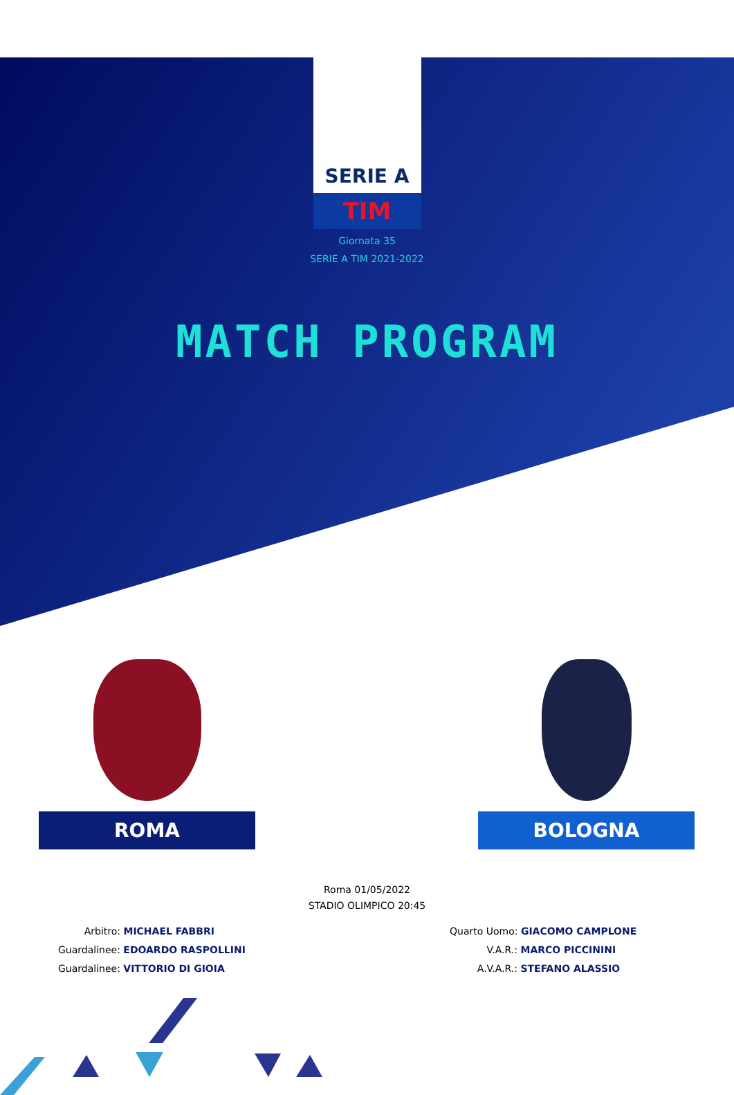SERIE A
TIM
Giornata 35
SERIE A TIM 2021-2022
MATCH PROGRAM
ROMA BOLOGNA
Roma 01/05/2022
STADIO OLIMPICO 20:45
Arbitro:
MICHAEL FABBRI
Guardalinee: EDOARDO RASPOLLINI
Guardalinee: VITTORIO DI GIOIA
Quarto Uomo: GIACOMO CAMPLONE
V.A.R.: MARCO PICCININI
A.V.A.R.: STEFANO ALASSIO